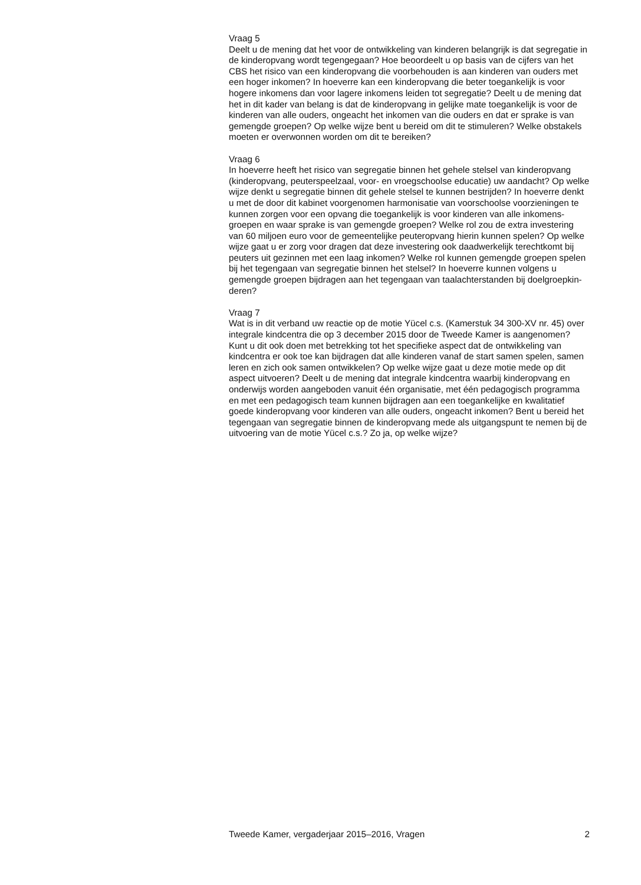Vraag 5
Deelt u de mening dat het voor de ontwikkeling van kinderen belangrijk is dat segregatie in de kinderopvang wordt tegengegaan? Hoe beoordeelt u op basis van de cijfers van het CBS het risico van een kinderopvang die voorbehouden is aan kinderen van ouders met een hoger inkomen? In hoeverre kan een kinderopvang die beter toegankelijk is voor hogere inkomens dan voor lagere inkomens leiden tot segregatie? Deelt u de mening dat het in dit kader van belang is dat de kinderopvang in gelijke mate toegankelijk is voor de kinderen van alle ouders, ongeacht het inkomen van die ouders en dat er sprake is van gemengde groepen? Op welke wijze bent u bereid om dit te stimuleren? Welke obstakels moeten er overwonnen worden om dit te bereiken?
Vraag 6
In hoeverre heeft het risico van segregatie binnen het gehele stelsel van kinderopvang (kinderopvang, peuterspeelzaal, voor- en vroegschoolse educatie) uw aandacht? Op welke wijze denkt u segregatie binnen dit gehele stelsel te kunnen bestrijden? In hoeverre denkt u met de door dit kabinet voorgenomen harmonisatie van voorschoolse voorzieningen te kunnen zorgen voor een opvang die toegankelijk is voor kinderen van alle inkomens-groepen en waar sprake is van gemengde groepen? Welke rol zou de extra investering van 60 miljoen euro voor de gemeentelijke peuteropvang hierin kunnen spelen? Op welke wijze gaat u er zorg voor dragen dat deze investering ook daadwerkelijk terechtkomt bij peuters uit gezinnen met een laag inkomen? Welke rol kunnen gemengde groepen spelen bij het tegengaan van segregatie binnen het stelsel? In hoeverre kunnen volgens u gemengde groepen bijdragen aan het tegengaan van taalachterstanden bij doelgroepkin-deren?
Vraag 7
Wat is in dit verband uw reactie op de motie Yücel c.s. (Kamerstuk 34 300-XV nr. 45) over integrale kindcentra die op 3 december 2015 door de Tweede Kamer is aangenomen? Kunt u dit ook doen met betrekking tot het specifieke aspect dat de ontwikkeling van kindcentra er ook toe kan bijdragen dat alle kinderen vanaf de start samen spelen, samen leren en zich ook samen ontwikkelen? Op welke wijze gaat u deze motie mede op dit aspect uitvoeren? Deelt u de mening dat integrale kindcentra waarbij kinderopvang en onderwijs worden aangeboden vanuit één organisatie, met één pedagogisch programma en met een pedagogisch team kunnen bijdragen aan een toegankelijke en kwalitatief goede kinderopvang voor kinderen van alle ouders, ongeacht inkomen? Bent u bereid het tegengaan van segregatie binnen de kinderopvang mede als uitgangspunt te nemen bij de uitvoering van de motie Yücel c.s.? Zo ja, op welke wijze?
Tweede Kamer, vergaderjaar 2015–2016, Vragen 2